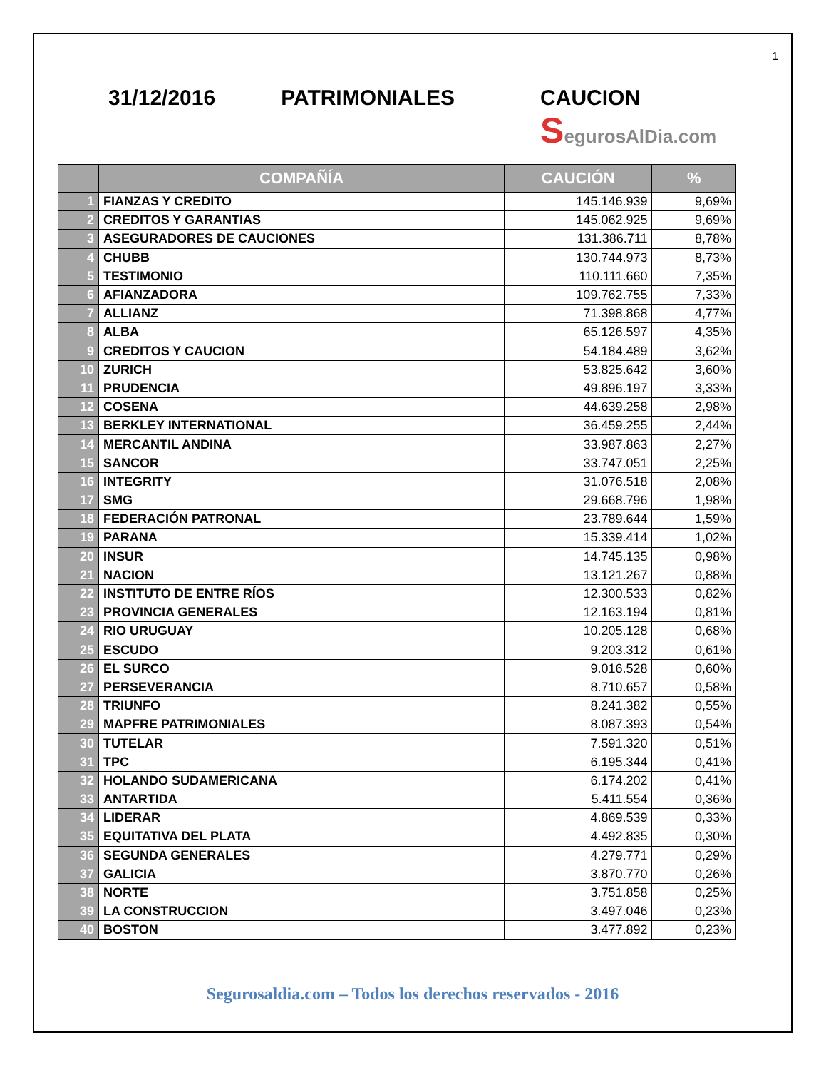1
31/12/2016 PATRIMONIALES CAUCION
SegurosAlDia.com
| | COMPAÑÍA | CAUCIÓN | % |
| --- | --- | --- | --- |
| 1 | FIANZAS Y CREDITO | 145.146.939 | 9,69% |
| 2 | CREDITOS Y GARANTIAS | 145.062.925 | 9,69% |
| 3 | ASEGURADORES DE CAUCIONES | 131.386.711 | 8,78% |
| 4 | CHUBB | 130.744.973 | 8,73% |
| 5 | TESTIMONIO | 110.111.660 | 7,35% |
| 6 | AFIANZADORA | 109.762.755 | 7,33% |
| 7 | ALLIANZ | 71.398.868 | 4,77% |
| 8 | ALBA | 65.126.597 | 4,35% |
| 9 | CREDITOS Y CAUCION | 54.184.489 | 3,62% |
| 10 | ZURICH | 53.825.642 | 3,60% |
| 11 | PRUDENCIA | 49.896.197 | 3,33% |
| 12 | COSENA | 44.639.258 | 2,98% |
| 13 | BERKLEY INTERNATIONAL | 36.459.255 | 2,44% |
| 14 | MERCANTIL ANDINA | 33.987.863 | 2,27% |
| 15 | SANCOR | 33.747.051 | 2,25% |
| 16 | INTEGRITY | 31.076.518 | 2,08% |
| 17 | SMG | 29.668.796 | 1,98% |
| 18 | FEDERACIÓN PATRONAL | 23.789.644 | 1,59% |
| 19 | PARANA | 15.339.414 | 1,02% |
| 20 | INSUR | 14.745.135 | 0,98% |
| 21 | NACION | 13.121.267 | 0,88% |
| 22 | INSTITUTO DE ENTRE RÍOS | 12.300.533 | 0,82% |
| 23 | PROVINCIA GENERALES | 12.163.194 | 0,81% |
| 24 | RIO URUGUAY | 10.205.128 | 0,68% |
| 25 | ESCUDO | 9.203.312 | 0,61% |
| 26 | EL SURCO | 9.016.528 | 0,60% |
| 27 | PERSEVERANCIA | 8.710.657 | 0,58% |
| 28 | TRIUNFO | 8.241.382 | 0,55% |
| 29 | MAPFRE PATRIMONIALES | 8.087.393 | 0,54% |
| 30 | TUTELAR | 7.591.320 | 0,51% |
| 31 | TPC | 6.195.344 | 0,41% |
| 32 | HOLANDO SUDAMERICANA | 6.174.202 | 0,41% |
| 33 | ANTARTIDA | 5.411.554 | 0,36% |
| 34 | LIDERAR | 4.869.539 | 0,33% |
| 35 | EQUITATIVA DEL PLATA | 4.492.835 | 0,30% |
| 36 | SEGUNDA GENERALES | 4.279.771 | 0,29% |
| 37 | GALICIA | 3.870.770 | 0,26% |
| 38 | NORTE | 3.751.858 | 0,25% |
| 39 | LA CONSTRUCCION | 3.497.046 | 0,23% |
| 40 | BOSTON | 3.477.892 | 0,23% |
Segurosaldia.com – Todos los derechos reservados - 2016